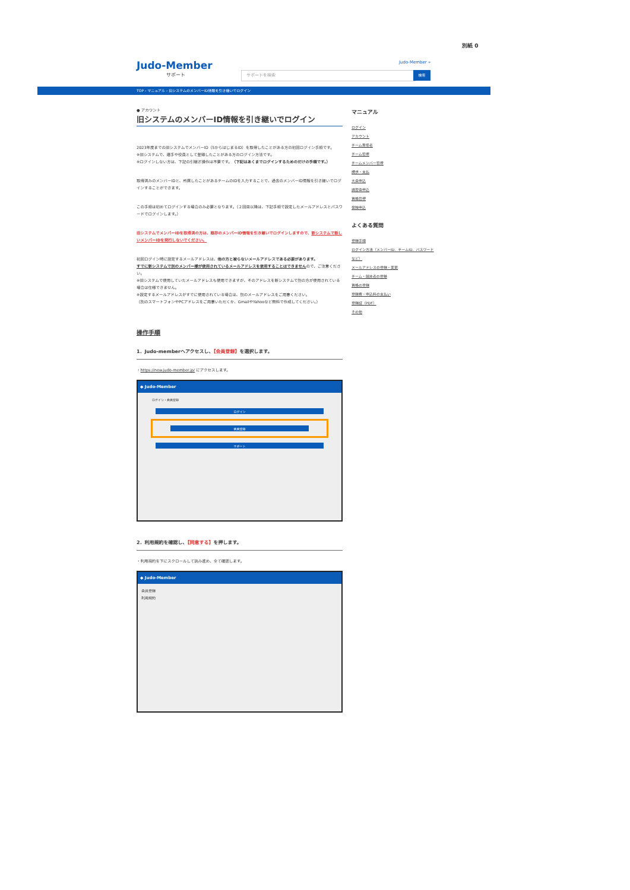別紙 0
Judo-Member
サポート
Judo-Member »
サポートを検索 検索
TOP › マニュアル › 旧システムのメンバーID情報を引き継いでログイン
● アカウント
旧システムのメンバーID情報を引き継いでログイン
2023年度までの旧システムでメンバーID（5からはじまるID）を取得したことがある方の初回ログイン手順です。
※旧システムで、選手や役員として登録したことがある方のログイン方法です。
※ログインしない方は、下記の引継ぎ操作は不要です。（下記はあくまでログインするためのだけの手順です。）
取得済みのメンバーIDと、所属したことがあるチームのIDを入力することで、過去のメンバーID情報を引き継いでログインすることができます。
この手順は初めてログインする場合のみ必要となります。（２回目以降は、下記手順で設定したメールアドレスとパスワードでログインします。）
旧システムでメンバーIDを取得済の方は、既存のメンバーID情報を引き継いでログインしますので、新システムで新しいメンバーIDを発行しないでください。
初回ログイン時に設定するメールアドレスは、他の方と被らないメールアドレスである必要があります。
すでに新システムで別のメンバー様が使用されているメールアドレスを使用することはできませんので、ご注意ください。
※旧システムで使用していたメールアドレスも使用できますが、そのアドレスを新システムで別の方が使用されている場合は仕様できません。
※設定するメールアドレスがすでに使用されている場合は、別のメールアドレスをご用意ください。
（別のスマートフォンやPCアドレスをご用意いただくか、GmailやYahooなど無料で作成してください。）
操作手順
1．Judo-memberへアクセスし、【会員登録】を選択します。
・https://new.judo-member.jp/ にアクセスします。
◆ Judo-Member
ログイン・会員登録
ログイン
会員登録
サポート
2．利用規約を確認し、【同意する】を押します。
・利用規約を下にスクロールして読み進め、全て確認します。
◆ Judo-Member
会員登録
利用規約
マニュアル
ログイン
アカウント
チーム責任者
チーム管理
チームメンバー管理
請求・支払
大会申込
講習会申込
資格管理
保険申込
よくある質問
登録手順
ログイン方法（メンバーID、チームID、パスワードなど）
メールアドレスの登録・変更
チーム・競技者の登録
資格の登録
登録費・申込料の支払い
登録証（PDF）
その他